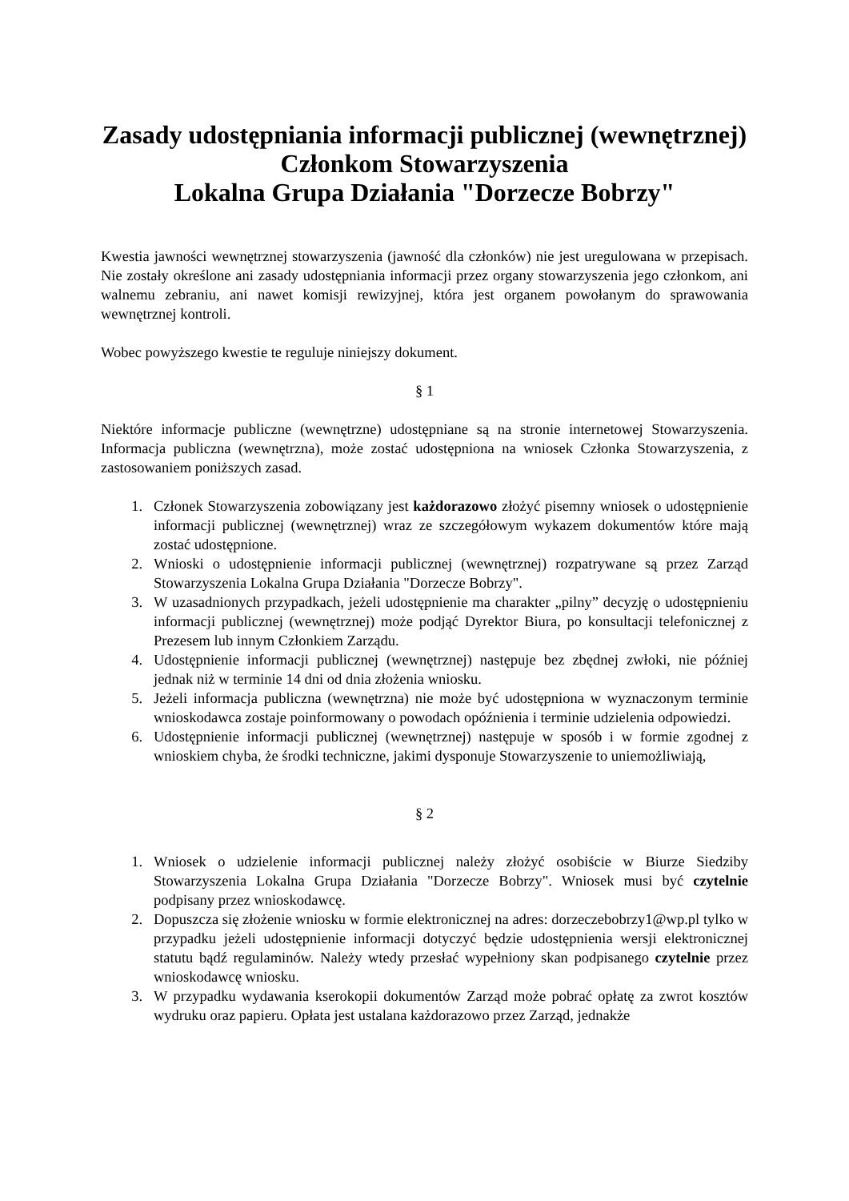Zasady udostępniania informacji publicznej (wewnętrznej)
Członkom Stowarzyszenia
Lokalna Grupa Działania "Dorzecze Bobrzy"
Kwestia jawności wewnętrznej stowarzyszenia (jawność dla członków) nie jest uregulowana w przepisach. Nie zostały określone ani zasady udostępniania informacji przez organy stowarzyszenia jego członkom, ani walnemu zebraniu, ani nawet komisji rewizyjnej, która jest organem powołanym do sprawowania wewnętrznej kontroli.
Wobec powyższego kwestie te reguluje niniejszy dokument.
§ 1
Niektóre informacje publiczne (wewnętrzne) udostępniane są na stronie internetowej Stowarzyszenia. Informacja publiczna (wewnętrzna), może zostać udostępniona na wniosek Członka Stowarzyszenia, z zastosowaniem poniższych zasad.
1. Członek Stowarzyszenia zobowiązany jest każdorazowo złożyć pisemny wniosek o udostępnienie informacji publicznej (wewnętrznej) wraz ze szczegółowym wykazem dokumentów które mają zostać udostępnione.
2. Wnioski o udostępnienie informacji publicznej (wewnętrznej) rozpatrywane są przez Zarząd Stowarzyszenia Lokalna Grupa Działania "Dorzecze Bobrzy".
3. W uzasadnionych przypadkach, jeżeli udostępnienie ma charakter „pilny” decyzję o udostępnieniu informacji publicznej (wewnętrznej) może podjąć Dyrektor Biura, po konsultacji telefonicznej z Prezesem lub innym Członkiem Zarządu.
4. Udostępnienie informacji publicznej (wewnętrznej) następuje bez zbędnej zwłoki, nie później jednak niż w terminie 14 dni od dnia złożenia wniosku.
5. Jeżeli informacja publiczna (wewnętrzna) nie może być udostępniona w wyznaczonym terminie wnioskodawca zostaje poinformowany o powodach opóźnienia i terminie udzielenia odpowiedzi.
6. Udostępnienie informacji publicznej (wewnętrznej) następuje w sposób i w formie zgodnej z wnioskiem chyba, że środki techniczne, jakimi dysponuje Stowarzyszenie to uniemożliwiają,
§ 2
1. Wniosek o udzielenie informacji publicznej należy złożyć osobiście w Biurze Siedziby Stowarzyszenia Lokalna Grupa Działania "Dorzecze Bobrzy". Wniosek musi być czytelnie podpisany przez wnioskodawcę.
2. Dopuszcza się złożenie wniosku w formie elektronicznej na adres: dorzeczebobrzy1@wp.pl tylko w przypadku jeżeli udostępnienie informacji dotyczyć będzie udostępnienia wersji elektronicznej statutu bądź regulaminów. Należy wtedy przesłać wypełniony skan podpisanego czytelnie przez wnioskodawcę wniosku.
3. W przypadku wydawania kserokopii dokumentów Zarząd może pobrać opłatę za zwrot kosztów wydruku oraz papieru. Opłata jest ustalana każdorazowo przez Zarząd, jednakże